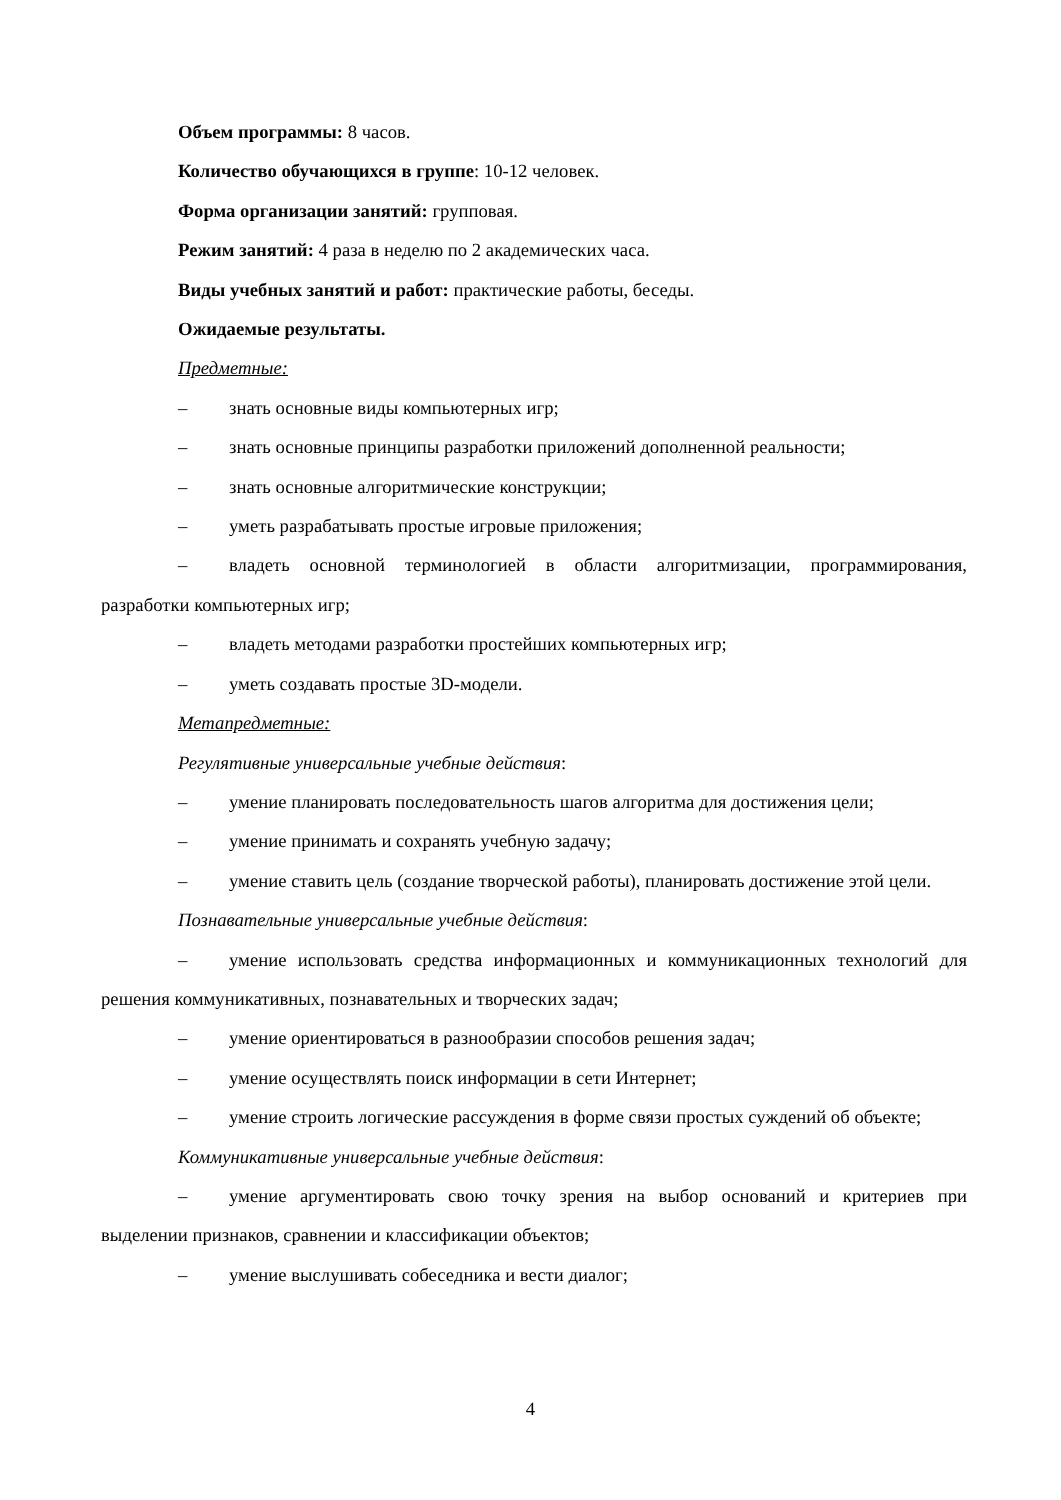Объем программы: 8 часов.
Количество обучающихся в группе: 10-12 человек.
Форма организации занятий: групповая.
Режим занятий: 4 раза в неделю по 2 академических часа.
Виды учебных занятий и работ: практические работы, беседы.
Ожидаемые результаты.
Предметные:
– знать основные виды компьютерных игр;
– знать основные принципы разработки приложений дополненной реальности;
– знать основные алгоритмические конструкции;
– уметь разрабатывать простые игровые приложения;
– владеть основной терминологией в области алгоритмизации, программирования, разработки компьютерных игр;
– владеть методами разработки простейших компьютерных игр;
– уметь создавать простые 3D-модели.
Метапредметные:
Регулятивные универсальные учебные действия:
– умение планировать последовательность шагов алгоритма для достижения цели;
– умение принимать и сохранять учебную задачу;
– умение ставить цель (создание творческой работы), планировать достижение этой цели.
Познавательные универсальные учебные действия:
– умение использовать средства информационных и коммуникационных технологий для решения коммуникативных, познавательных и творческих задач;
– умение ориентироваться в разнообразии способов решения задач;
– умение осуществлять поиск информации в сети Интернет;
– умение строить логические рассуждения в форме связи простых суждений об объекте;
Коммуникативные универсальные учебные действия:
– умение аргументировать свою точку зрения на выбор оснований и критериев при выделении признаков, сравнении и классификации объектов;
– умение выслушивать собеседника и вести диалог;
4